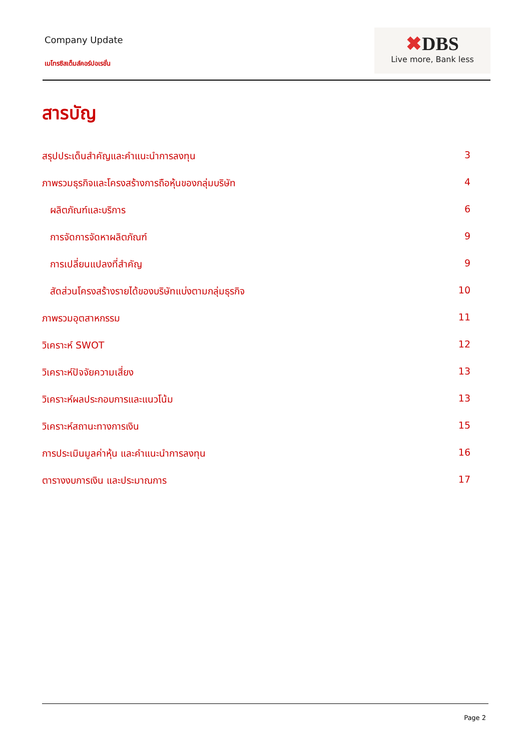Company Update
เมโทรซิสเต็มส์คอร์ปอเรชั่น
✖DBS
Live more, Bank less
สารบัญ
สรุปประเด็นสำคัญและคำแนะนำการลงทุน 3
ภาพรวมธุรกิจและโครงสร้างการถือหุ้นของกลุ่มบริษัท 4
ผลิตภัณฑ์และบริการ 6
การจัดการจัดหาผลิตภัณฑ์ 9
การเปลี่ยนแปลงที่สำคัญ 9
สัดส่วนโครงสร้างรายได้ของบริษัทแบ่งตามกลุ่มธุรกิจ 10
ภาพรวมอุตสาหกรรม 11
วิเคราะห์ SWOT 12
วิเคราะห์ปัจจัยความเสี่ยง 13
วิเคราะห์ผลประกอบการและแนวโน้ม 13
วิเคราะห์สถานะทางการเงิน 15
การประเมินมูลค่าหุ้น และคำแนะนำการลงทุน 16
ตารางงบการเงิน และประมาณการ 17
Page 2